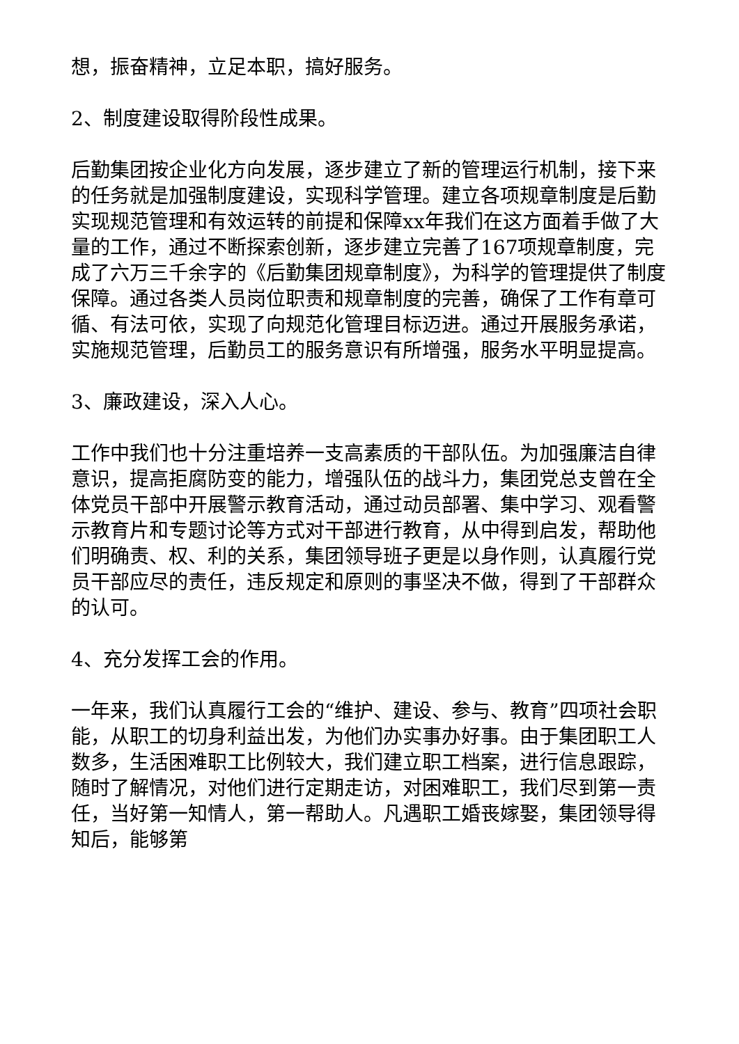想，振奋精神，立足本职，搞好服务。
2、制度建设取得阶段性成果。
后勤集团按企业化方向发展，逐步建立了新的管理运行机制，接下来的任务就是加强制度建设，实现科学管理。建立各项规章制度是后勤实现规范管理和有效运转的前提和保障xx年我们在这方面着手做了大量的工作，通过不断探索创新，逐步建立完善了167项规章制度，完成了六万三千余字的《后勤集团规章制度》，为科学的管理提供了制度保障。通过各类人员岗位职责和规章制度的完善，确保了工作有章可循、有法可依，实现了向规范化管理目标迈进。通过开展服务承诺，实施规范管理，后勤员工的服务意识有所增强，服务水平明显提高。
3、廉政建设，深入人心。
工作中我们也十分注重培养一支高素质的干部队伍。为加强廉洁自律意识，提高拒腐防变的能力，增强队伍的战斗力，集团党总支曾在全体党员干部中开展警示教育活动，通过动员部署、集中学习、观看警示教育片和专题讨论等方式对干部进行教育，从中得到启发，帮助他们明确责、权、利的关系，集团领导班子更是以身作则，认真履行党员干部应尽的责任，违反规定和原则的事坚决不做，得到了干部群众的认可。
4、充分发挥工会的作用。
一年来，我们认真履行工会的“维护、建设、参与、教育”四项社会职能，从职工的切身利益出发，为他们办实事办好事。由于集团职工人数多，生活困难职工比例较大，我们建立职工档案，进行信息跟踪，随时了解情况，对他们进行定期走访，对困难职工，我们尽到第一责任，当好第一知情人，第一帮助人。凡遇职工婚丧嫁娶，集团领导得知后，能够第